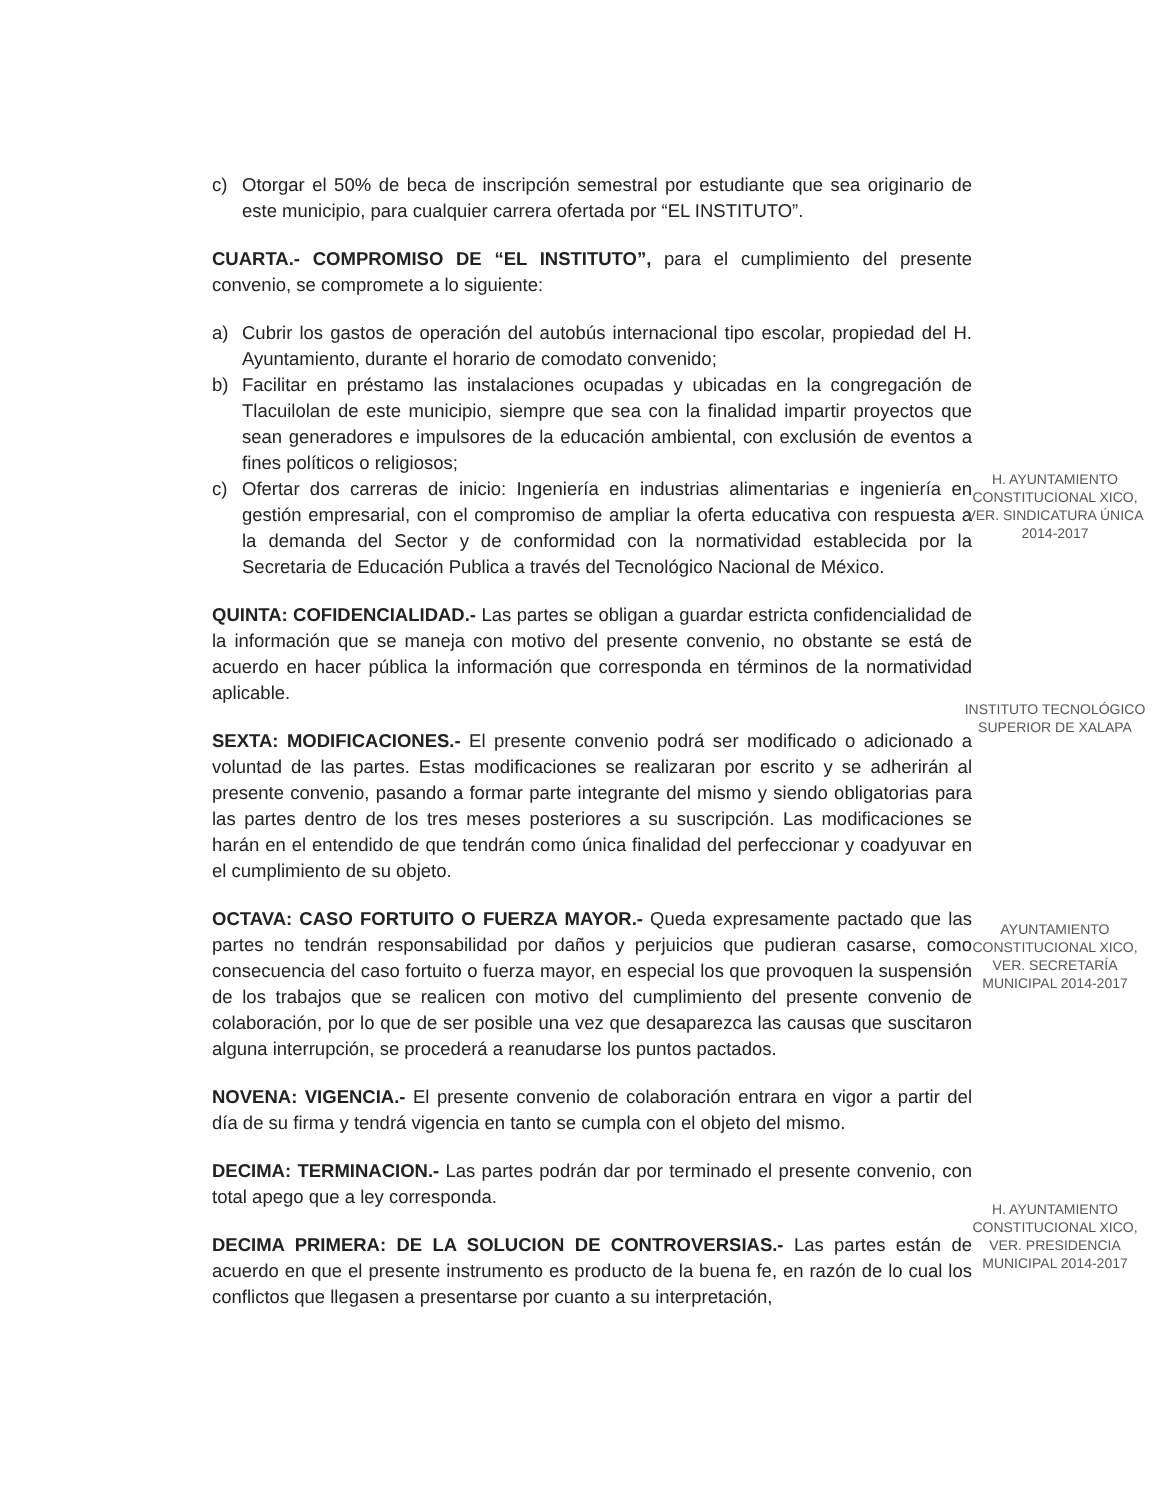c) Otorgar el 50% de beca de inscripción semestral por estudiante que sea originario de este municipio, para cualquier carrera ofertada por “EL INSTITUTO”.
CUARTA.- COMPROMISO DE “EL INSTITUTO”, para el cumplimiento del presente convenio, se compromete a lo siguiente:
a) Cubrir los gastos de operación del autobús internacional tipo escolar, propiedad del H. Ayuntamiento, durante el horario de comodato convenido;
b) Facilitar en préstamo las instalaciones ocupadas y ubicadas en la congregación de Tlacuilolan de este municipio, siempre que sea con la finalidad impartir proyectos que sean generadores e impulsores de la educación ambiental, con exclusión de eventos a fines políticos o religiosos;
c) Ofertar dos carreras de inicio: Ingeniería en industrias alimentarias e ingeniería en gestión empresarial, con el compromiso de ampliar la oferta educativa con respuesta a la demanda del Sector y de conformidad con la normatividad establecida por la Secretaria de Educación Publica a través del Tecnológico Nacional de México.
QUINTA: COFIDENCIALIDAD.- Las partes se obligan a guardar estricta confidencialidad de la información que se maneja con motivo del presente convenio, no obstante se está de acuerdo en hacer pública la información que corresponda en términos de la normatividad aplicable.
SEXTA: MODIFICACIONES.- El presente convenio podrá ser modificado o adicionado a voluntad de las partes. Estas modificaciones se realizaran por escrito y se adherirán al presente convenio, pasando a formar parte integrante del mismo y siendo obligatorias para las partes dentro de los tres meses posteriores a su suscripción. Las modificaciones se harán en el entendido de que tendrán como única finalidad del perfeccionar y coadyuvar en el cumplimiento de su objeto.
OCTAVA: CASO FORTUITO O FUERZA MAYOR.- Queda expresamente pactado que las partes no tendrán responsabilidad por daños y perjuicios que pudieran casarse, como consecuencia del caso fortuito o fuerza mayor, en especial los que provoquen la suspensión de los trabajos que se realicen con motivo del cumplimiento del presente convenio de colaboración, por lo que de ser posible una vez que desaparezca las causas que suscitaron alguna interrupción, se procederá a reanudarse los puntos pactados.
NOVENA: VIGENCIA.- El presente convenio de colaboración entrara en vigor a partir del día de su firma y tendrá vigencia en tanto se cumpla con el objeto del mismo.
DECIMA: TERMINACION.- Las partes podrán dar por terminado el presente convenio, con total apego que a ley corresponda.
DECIMA PRIMERA: DE LA SOLUCION DE CONTROVERSIAS.- Las partes están de acuerdo en que el presente instrumento es producto de la buena fe, en razón de lo cual los conflictos que llegasen a presentarse por cuanto a su interpretación,
H. AYUNTAMIENTO CONSTITUCIONAL XICO, VER. SINDICATURA ÚNICA 2014-2017
INSTITUTO TECNOLÓGICO SUPERIOR DE XALAPA
AYUNTAMIENTO CONSTITUCIONAL XICO, VER. SECRETARÍA MUNICIPAL 2014-2017
H. AYUNTAMIENTO CONSTITUCIONAL XICO, VER. PRESIDENCIA MUNICIPAL 2014-2017